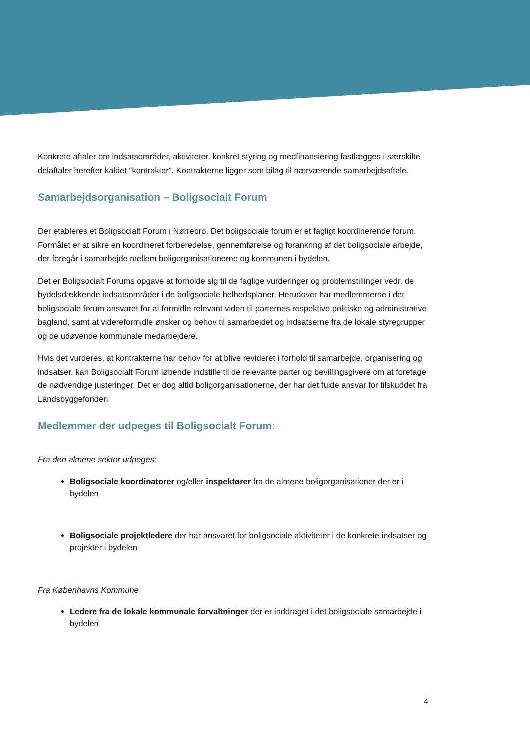Konkrete aftaler om indsatsområder, aktiviteter, konkret styring og medfinansiering fastlægges i særskilte delaftaler herefter kaldet "kontrakter". Kontrakterne ligger som bilag til nærværende samarbejdsaftale.
Samarbejdsorganisation – Boligsocialt Forum
Der etableres et Boligsocialt Forum i Nørrebro. Det boligsociale forum er et fagligt koordinerende forum. Formålet er at sikre en koordineret forberedelse, gennemførelse og forankring af det boligsociale arbejde, der foregår i samarbejde mellem boligorganisationerne og kommunen i bydelen.
Det er Boligsocialt Forums opgave at forholde sig til de faglige vurderinger og problemstillinger vedr. de bydelsdækkende indsatsområder i de boligsociale helhedsplaner. Herudover har medlemmerne i det boligsociale forum ansvaret for at formidle relevant viden til parternes respektive politiske og administrative bagland, samt at videreformidle ønsker og behov til samarbejdet og indsatserne fra de lokale styregrupper og de udøvende kommunale medarbejdere.
Hvis det vurderes, at kontrakterne har behov for at blive revideret i forhold til samarbejde, organisering og indsatser, kan Boligsocialt Forum løbende indstille til de relevante parter og bevillingsgivere om at foretage de nødvendige justeringer. Det er dog altid boligorganisationerne, der har det fulde ansvar for tilskuddet fra Landsbyggefonden
Medlemmer der udpeges til Boligsocialt Forum:
Fra den almene sektor udpeges:
Boligsociale koordinatorer og/eller inspektører fra de almene boligorganisationer der er i bydelen
Boligsociale projektledere der har ansvaret for boligsociale aktiviteter i de konkrete indsatser og projekter i bydelen
Fra Københavns Kommune
Ledere fra de lokale kommunale forvaltninger der er inddraget i det boligsociale samarbejde i bydelen
4